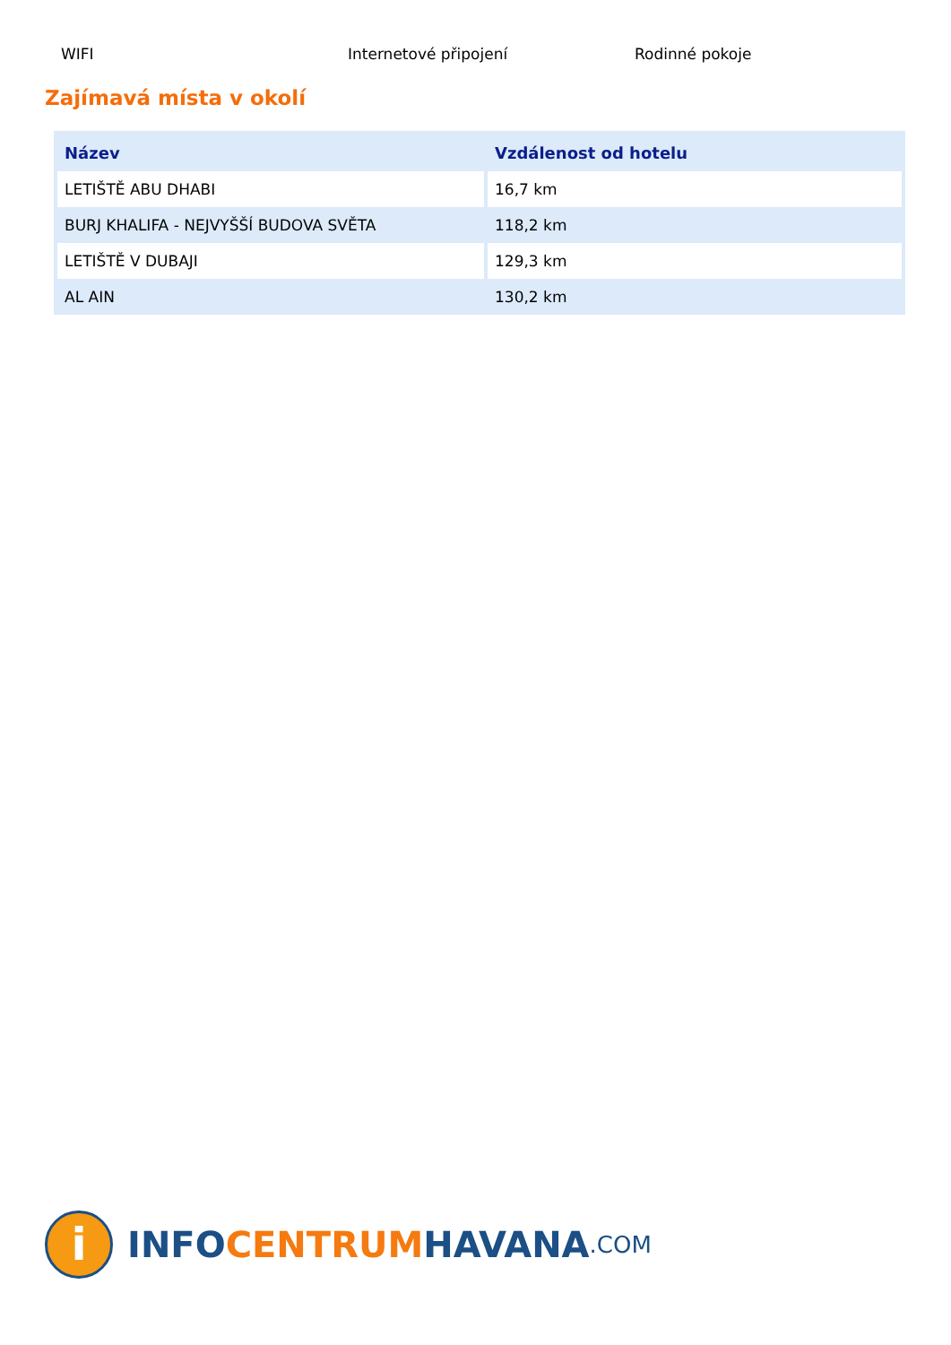WIFI Internetové připojení Rodinné pokoje
Zajímavá místa v okolí
| Název | Vzdálenost od hotelu |
| --- | --- |
| LETIŠTĚ ABU DHABI | 16,7 km |
| BURJ KHALIFA - NEJVYŠŠÍ BUDOVA SVĚTA | 118,2 km |
| LETIŠTĚ V DUBAJI | 129,3 km |
| AL AIN | 130,2 km |
i
INFO CENTRUM HAVANA.COM